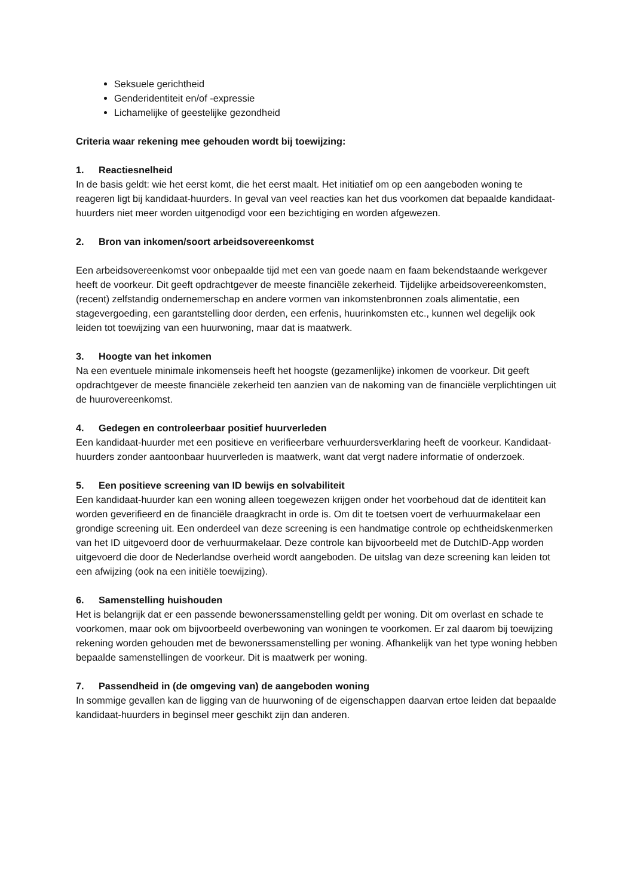Seksuele gerichtheid
Genderidentiteit en/of -expressie
Lichamelijke of geestelijke gezondheid
Criteria waar rekening mee gehouden wordt bij toewijzing:
1. Reactiesnelheid
In de basis geldt: wie het eerst komt, die het eerst maalt. Het initiatief om op een aangeboden woning te reageren ligt bij kandidaat-huurders. In geval van veel reacties kan het dus voorkomen dat bepaalde kandidaat-huurders niet meer worden uitgenodigd voor een bezichtiging en worden afgewezen.
2. Bron van inkomen/soort arbeidsovereenkomst
Een arbeidsovereenkomst voor onbepaalde tijd met een van goede naam en faam bekendstaande werkgever heeft de voorkeur. Dit geeft opdrachtgever de meeste financiële zekerheid. Tijdelijke arbeidsovereenkomsten, (recent) zelfstandig ondernemerschap en andere vormen van inkomstenbronnen zoals alimentatie, een stagevergoeding, een garantstelling door derden, een erfenis, huurinkomsten etc., kunnen wel degelijk ook leiden tot toewijzing van een huurwoning, maar dat is maatwerk.
3. Hoogte van het inkomen
Na een eventuele minimale inkomenseis heeft het hoogste (gezamenlijke) inkomen de voorkeur. Dit geeft opdrachtgever de meeste financiële zekerheid ten aanzien van de nakoming van de financiële verplichtingen uit de huurovereenkomst.
4. Gedegen en controleerbaar positief huurverleden
Een kandidaat-huurder met een positieve en verifieerbare verhuurdersverklaring heeft de voorkeur. Kandidaat-huurders zonder aantoonbaar huurverleden is maatwerk, want dat vergt nadere informatie of onderzoek.
5. Een positieve screening van ID bewijs en solvabiliteit
Een kandidaat-huurder kan een woning alleen toegewezen krijgen onder het voorbehoud dat de identiteit kan worden geverifieerd en de financiële draagkracht in orde is. Om dit te toetsen voert de verhuurmakelaar een grondige screening uit. Een onderdeel van deze screening is een handmatige controle op echtheidskenmerken van het ID uitgevoerd door de verhuurmakelaar. Deze controle kan bijvoorbeeld met de DutchID-App worden uitgevoerd die door de Nederlandse overheid wordt aangeboden. De uitslag van deze screening kan leiden tot een afwijzing (ook na een initiële toewijzing).
6. Samenstelling huishouden
Het is belangrijk dat er een passende bewonerssamenstelling geldt per woning. Dit om overlast en schade te voorkomen, maar ook om bijvoorbeeld overbewoning van woningen te voorkomen. Er zal daarom bij toewijzing rekening worden gehouden met de bewonerssamenstelling per woning. Afhankelijk van het type woning hebben bepaalde samenstellingen de voorkeur. Dit is maatwerk per woning.
7. Passendheid in (de omgeving van) de aangeboden woning
In sommige gevallen kan de ligging van de huurwoning of de eigenschappen daarvan ertoe leiden dat bepaalde kandidaat-huurders in beginsel meer geschikt zijn dan anderen.